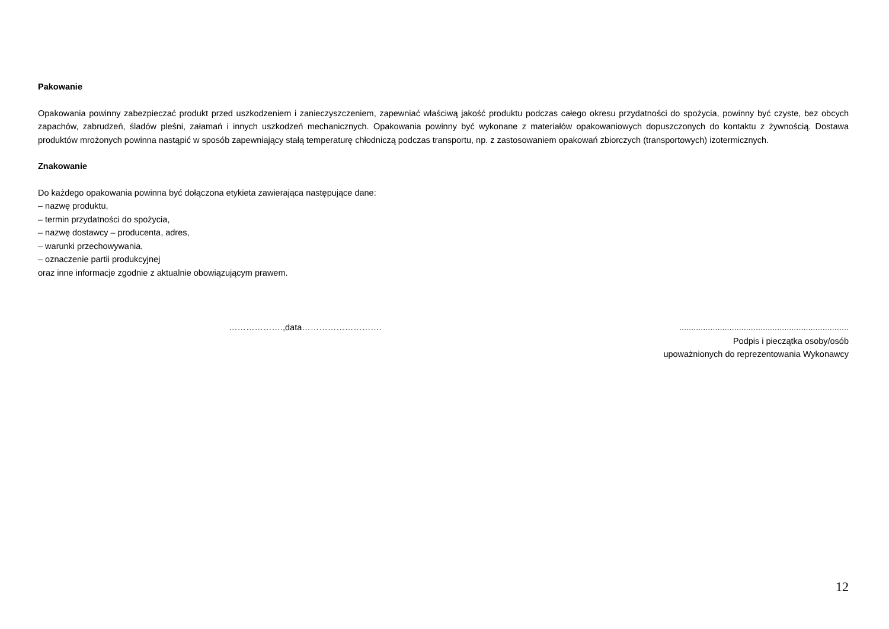Pakowanie
Opakowania powinny zabezpieczać produkt przed uszkodzeniem i zanieczyszczeniem, zapewniać właściwą jakość produktu podczas całego okresu przydatności do spożycia, powinny być czyste, bez obcych zapachów, zabrudzeń, śladów pleśni, załamań i innych uszkodzeń mechanicznych. Opakowania powinny być wykonane z materiałów opakowaniowych dopuszczonych do kontaktu z żywnością. Dostawa produktów mrożonych powinna nastąpić w sposób zapewniający stałą temperaturę chłodniczą podczas transportu, np. z zastosowaniem opakowań zbiorczych (transportowych) izotermicznych.
Znakowanie
Do każdego opakowania powinna być dołączona etykieta zawierająca następujące dane:
– nazwę produktu,
– termin przydatności do spożycia,
– nazwę dostawcy – producenta, adres,
– warunki przechowywania,
– oznaczenie partii produkcyjnej
oraz inne informacje zgodnie z aktualnie obowiązującym prawem.
……………….,data………………………. .......................................................................
Podpis i pieczątka osoby/osób
upoważnionych do reprezentowania Wykonawcy
12